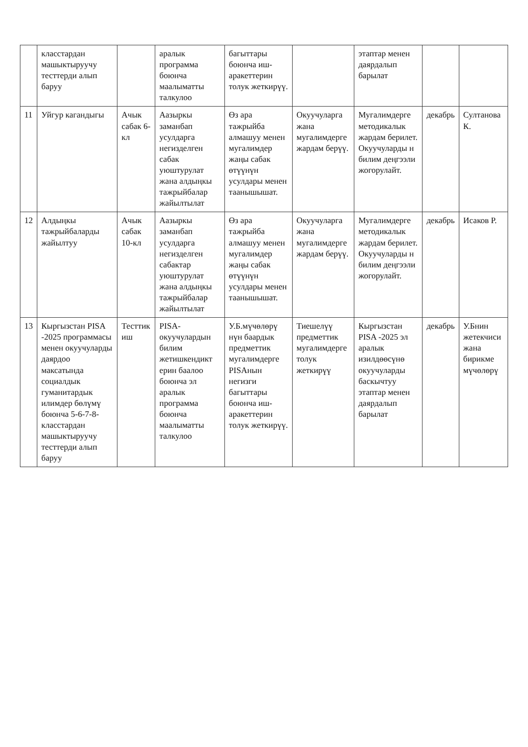| | класстардан машыктыруучу тесттерди алып баруу | | аралык программа боюнча маалыматты талкулоо | багыттары боюнча иш-аракеттерин толук жеткирүү. | | этаптар менен даярдалып барылат | | |
| 11 | Уйгур кагандыгы | Ачык сабак 6-кл | Аазыркы заманбап усулдарга негизделген сабак уюштурулат жана алдыңкы тажрыйбалар жайылтылат | Өз ара тажрыйба алмашуу менен мугалимдер жаңы сабак өтүүнүн усулдары менен таанышышат. | Окуучуларга жана мугалимдерге жардам берүү. | Мугалимдерге методикалык жардам берилет. Окуучуларды н билим деңгээли жогорулайт. | декабрь | Султанова К. |
| 12 | Алдыңкы тажрыйбаларды жайылтуу | Ачык сабак 10-кл | Аазыркы заманбап усулдарга негизделген сабактар уюштурулат жана алдыңкы тажрыйбалар жайылтылат | Өз ара тажрыйба алмашуу менен мугалимдер жаңы сабак өтүүнүн усулдары менен таанышышат. | Окуучуларга жана мугалимдерге жардам берүү. | Мугалимдерге методикалык жардам берилет. Окуучуларды н билим деңгээли жогорулайт. | декабрь | Исаков Р. |
| 13 | Кыргызстан PISA -2025 программасы менен окуучуларды даярдоо максатында социалдык гуманитардык илимдер бөлүмү боюнча 5-6-7-8-класстардан машыктыруучу тесттерди алып баруу | Тесттик иш | PISA-окуучулардын билим жетишкендикт ерин баалоо боюнча эл аралык программа боюнча маалыматты талкулоо | У.Б.мүчөлөрү нүн баардык предметтик мугалимдерге PISAнын негизги багыттары боюнча иш-аракеттерин толук жеткирүү. | Тиешелүү предметтик мугалимдерге толук жеткирүү | Кыргызстан PISA -2025 эл аралык изилдөөсүнө окуучуларды баскычтуу этаптар менен даярдалып барылат | декабрь | У.Бнин жетекчиси жана бирикме мүчөлөрү |